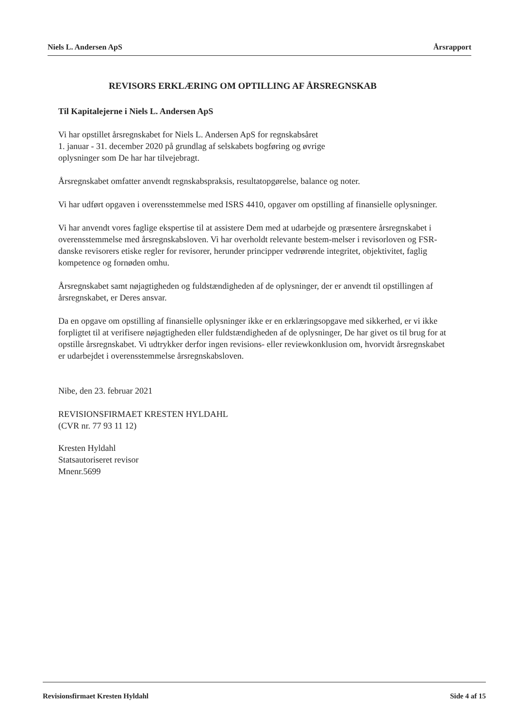Niels L. Andersen ApS Årsrapport
REVISORS ERKLÆRING OM OPTILLING AF ÅRSREGNSKAB
Til Kapitalejerne i Niels L. Andersen ApS
Vi har opstillet årsregnskabet for Niels L. Andersen ApS for regnskabsåret
1. januar - 31. december 2020 på grundlag af selskabets bogføring og øvrige
oplysninger som De har har tilvejebragt.
Årsregnskabet omfatter anvendt regnskabspraksis, resultatopgørelse, balance og noter.
Vi har udført opgaven i overensstemmelse med ISRS 4410, opgaver om opstilling af finansielle oplysninger.
Vi har anvendt vores faglige ekspertise til at assistere Dem med at udarbejde og præsentere årsregnskabet i overensstemmelse med årsregnskabsloven. Vi har overholdt relevante bestem-melser i revisorloven og FSR-danske revisorers etiske regler for revisorer, herunder principper vedrørende integritet, objektivitet, faglig kompetence og fornøden omhu.
Årsregnskabet samt nøjagtigheden og fuldstændigheden af de oplysninger, der er anvendt til opstillingen af årsregnskabet, er Deres ansvar.
Da en opgave om opstilling af finansielle oplysninger ikke er en erklæringsopgave med sikkerhed, er vi ikke forpligtet til at verifisere nøjagtigheden eller fuldstændigheden af de oplysninger, De har givet os til brug for at opstille årsregnskabet. Vi udtrykker derfor ingen revisions- eller reviewkonklusion om, hvorvidt årsregnskabet er udarbejdet i overensstemmelse årsregnskabsloven.
Nibe, den 23. februar 2021
REVISIONSFIRMAET KRESTEN HYLDAHL
(CVR nr. 77 93 11 12)
Kresten Hyldahl
Statsautoriseret revisor
Mnenr.5699
Revisionsfirmaet Kresten Hyldahl Side 4 af 15